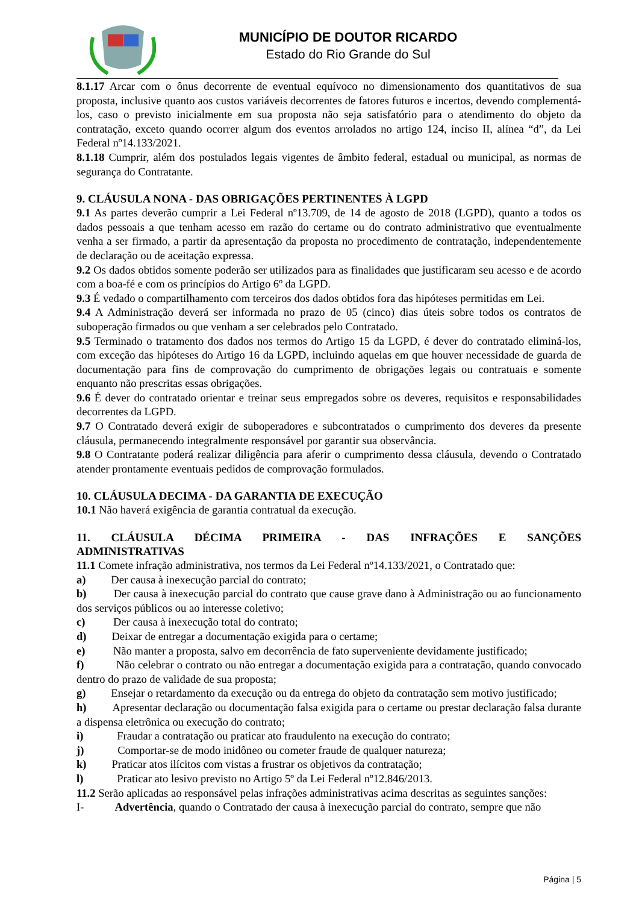MUNICÍPIO DE DOUTOR RICARDO
Estado do Rio Grande do Sul
8.1.17 Arcar com o ônus decorrente de eventual equívoco no dimensionamento dos quantitativos de sua proposta, inclusive quanto aos custos variáveis decorrentes de fatores futuros e incertos, devendo complementá-los, caso o previsto inicialmente em sua proposta não seja satisfatório para o atendimento do objeto da contratação, exceto quando ocorrer algum dos eventos arrolados no artigo 124, inciso II, alínea “d”, da Lei Federal nº14.133/2021.
8.1.18 Cumprir, além dos postulados legais vigentes de âmbito federal, estadual ou municipal, as normas de segurança do Contratante.
9. CLÁUSULA NONA - DAS OBRIGAÇÕES PERTINENTES À LGPD
9.1 As partes deverão cumprir a Lei Federal nº13.709, de 14 de agosto de 2018 (LGPD), quanto a todos os dados pessoais a que tenham acesso em razão do certame ou do contrato administrativo que eventualmente venha a ser firmado, a partir da apresentação da proposta no procedimento de contratação, independentemente de declaração ou de aceitação expressa.
9.2 Os dados obtidos somente poderão ser utilizados para as finalidades que justificaram seu acesso e de acordo com a boa-fé e com os princípios do Artigo 6º da LGPD.
9.3 É vedado o compartilhamento com terceiros dos dados obtidos fora das hipóteses permitidas em Lei.
9.4 A Administração deverá ser informada no prazo de 05 (cinco) dias úteis sobre todos os contratos de suboperação firmados ou que venham a ser celebrados pelo Contratado.
9.5 Terminado o tratamento dos dados nos termos do Artigo 15 da LGPD, é dever do contratado eliminá-los, com exceção das hipóteses do Artigo 16 da LGPD, incluindo aquelas em que houver necessidade de guarda de documentação para fins de comprovação do cumprimento de obrigações legais ou contratuais e somente enquanto não prescritas essas obrigações.
9.6 É dever do contratado orientar e treinar seus empregados sobre os deveres, requisitos e responsabilidades decorrentes da LGPD.
9.7 O Contratado deverá exigir de suboperadores e subcontratados o cumprimento dos deveres da presente cláusula, permanecendo integralmente responsável por garantir sua observância.
9.8 O Contratante poderá realizar diligência para aferir o cumprimento dessa cláusula, devendo o Contratado atender prontamente eventuais pedidos de comprovação formulados.
10. CLÁUSULA DECIMA - DA GARANTIA DE EXECUÇÃO
10.1 Não haverá exigência de garantia contratual da execução.
11. CLÁUSULA DÉCIMA PRIMEIRA - DAS INFRAÇÕES E SANÇÕES
ADMINISTRATIVAS
11.1 Comete infração administrativa, nos termos da Lei Federal nº14.133/2021, o Contratado que:
a) Der causa à inexecução parcial do contrato;
b) Der causa à inexecução parcial do contrato que cause grave dano à Administração ou ao funcionamento dos serviços públicos ou ao interesse coletivo;
c) Der causa à inexecução total do contrato;
d) Deixar de entregar a documentação exigida para o certame;
e) Não manter a proposta, salvo em decorrência de fato superveniente devidamente justificado;
f) Não celebrar o contrato ou não entregar a documentação exigida para a contratação, quando convocado dentro do prazo de validade de sua proposta;
g) Ensejar o retardamento da execução ou da entrega do objeto da contratação sem motivo justificado;
h) Apresentar declaração ou documentação falsa exigida para o certame ou prestar declaração falsa durante a dispensa eletrônica ou execução do contrato;
i) Fraudar a contratação ou praticar ato fraudulento na execução do contrato;
j) Comportar-se de modo inidôneo ou cometer fraude de qualquer natureza;
k) Praticar atos ilícitos com vistas a frustrar os objetivos da contratação;
l) Praticar ato lesivo previsto no Artigo 5º da Lei Federal nº12.846/2013.
11.2 Serão aplicadas ao responsável pelas infrações administrativas acima descritas as seguintes sanções:
I- Advertência, quando o Contratado der causa à inexecução parcial do contrato, sempre que não
Página | 5